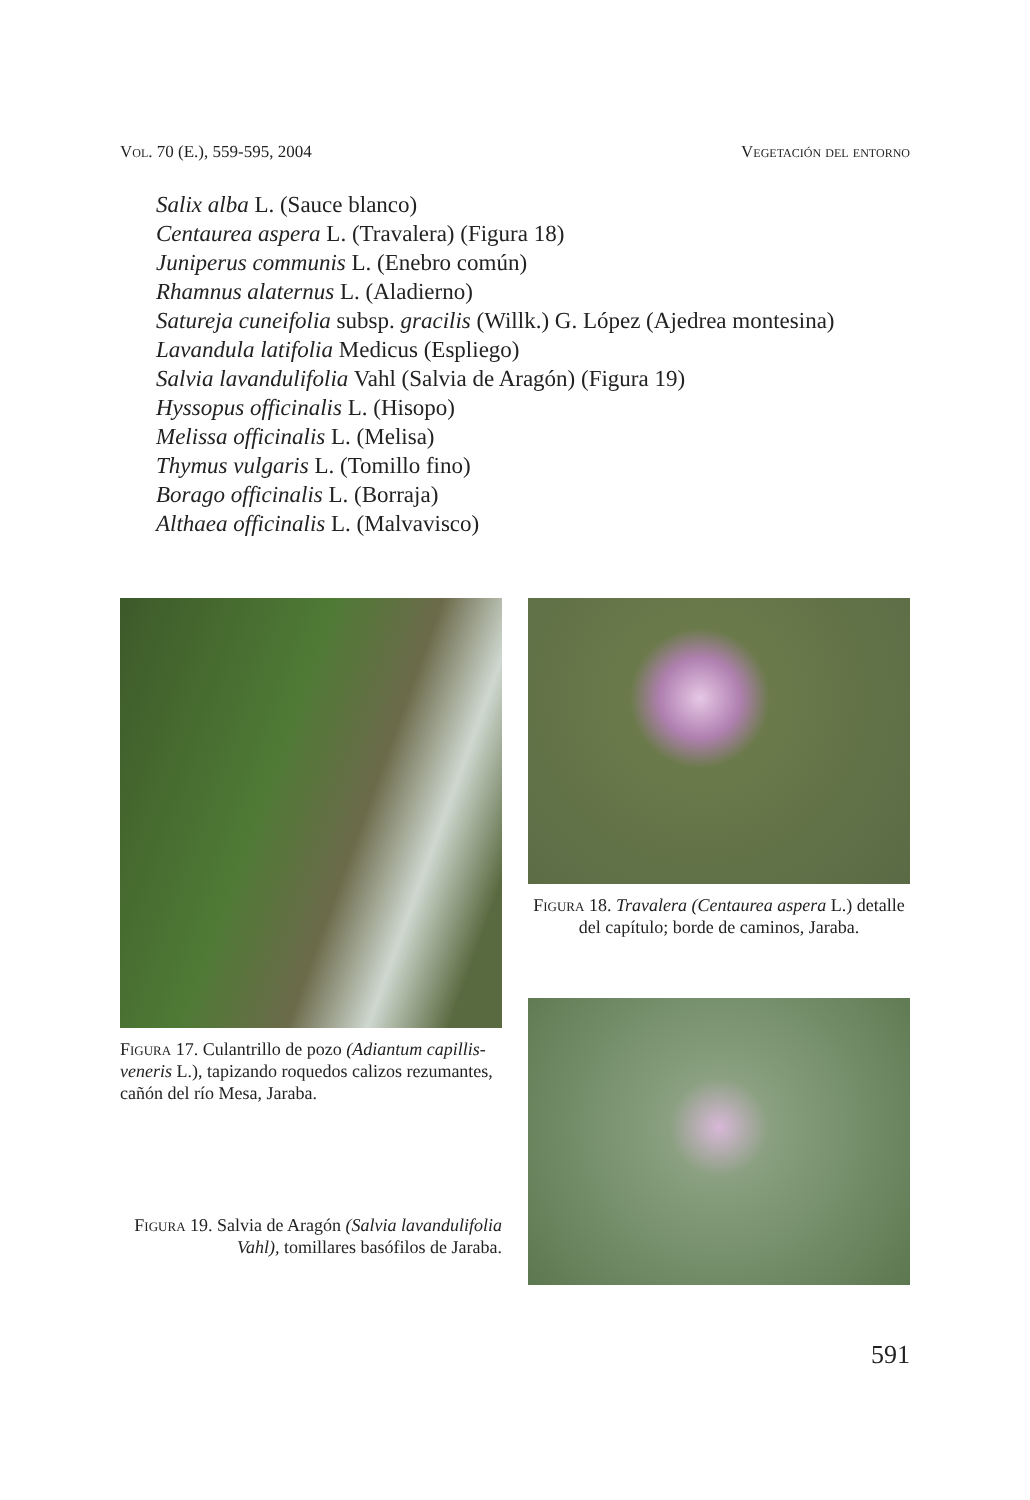Vol. 70 (E.), 559-595, 2004 Vegetación del entorno
Salix alba L. (Sauce blanco)
Centaurea aspera L. (Travalera) (Figura 18)
Juniperus communis L. (Enebro común)
Rhamnus alaternus L. (Aladierno)
Satureja cuneifolia subsp. gracilis (Willk.) G. López (Ajedrea montesina)
Lavandula latifolia Medicus (Espliego)
Salvia lavandulifolia Vahl (Salvia de Aragón) (Figura 19)
Hyssopus officinalis L. (Hisopo)
Melissa officinalis L. (Melisa)
Thymus vulgaris L. (Tomillo fino)
Borago officinalis L. (Borraja)
Althaea officinalis L. (Malvavisco)
Figura 17. Culantrillo de pozo (Adiantum capillis-veneris L.), tapizando roquedos calizos rezumantes, cañón del río Mesa, Jaraba.
Figura 19. Salvia de Aragón (Salvia lavandulifolia Vahl), tomillares basófilos de Jaraba.
Figura 18. Travalera (Centaurea aspera L.) detalle del capítulo; borde de caminos, Jaraba.
591